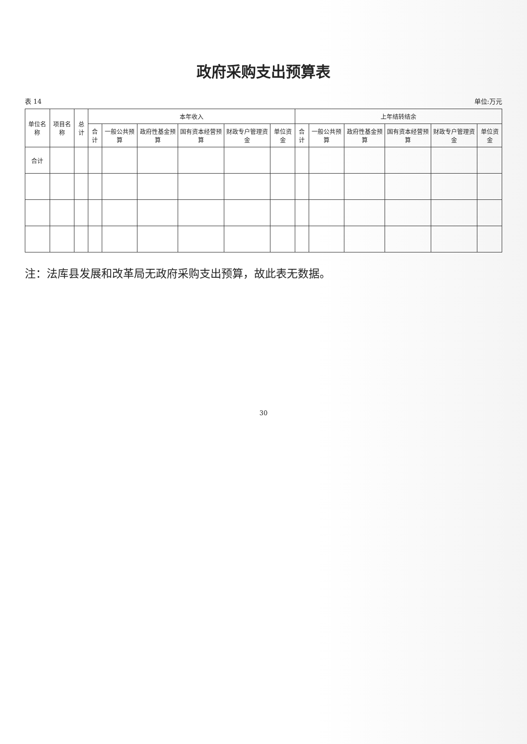政府采购支出预算表
表 14 单位:万元
| 单位名称 | 项目名称 | 总计 | 本年收入 | | | | | | 上年结转结余 | | | | | |
| --- | --- | --- | --- | --- | --- | --- | --- | --- | --- | --- | --- | --- | --- | --- |
| | | | 合计 | 一般公共预算 | 政府性基金预算 | 国有资本经营预算 | 财政专户管理资金 | 单位资金 | 合计 | 一般公共预算 | 政府性基金预算 | 国有资本经营预算 | 财政专户管理资金 | 单位资金 |
| 合计 | | | | | | | | | | | | | | |
注：法库县发展和改革局无政府采购支出预算，故此表无数据。
30